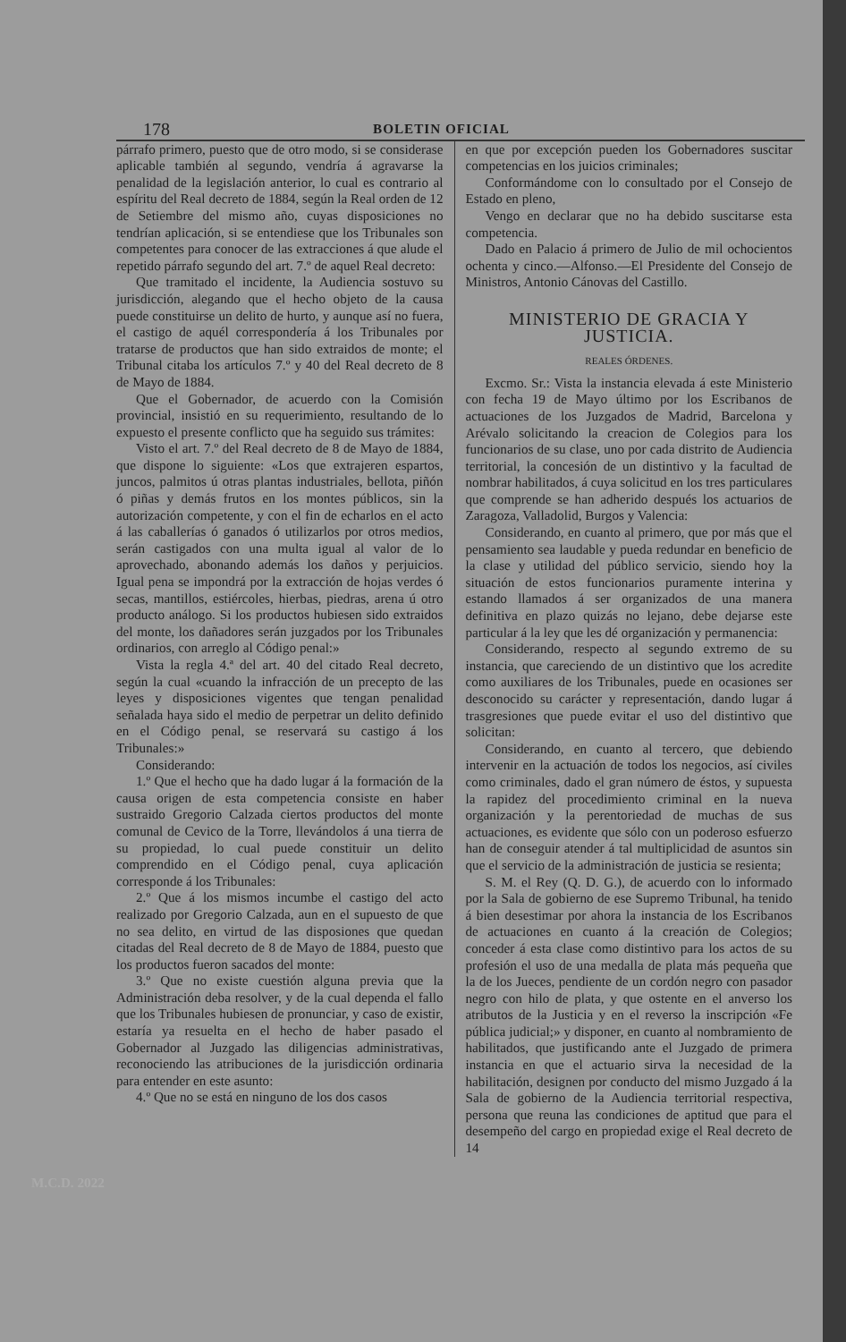178 BOLETIN OFICIAL
párrafo primero, puesto que de otro modo, si se considerase aplicable también al segundo, vendría á agravarse la penalidad de la legislación anterior, lo cual es contrario al espíritu del Real decreto de 1884, según la Real orden de 12 de Setiembre del mismo año, cuyas disposiciones no tendrían aplicación, si se entendiese que los Tribunales son competentes para conocer de las extracciones á que alude el repetido párrafo segundo del art. 7.º de aquel Real decreto:
Que tramitado el incidente, la Audiencia sostuvo su jurisdicción, alegando que el hecho objeto de la causa puede constituirse un delito de hurto, y aunque así no fuera, el castigo de aquél correspondería á los Tribunales por tratarse de productos que han sido extraidos de monte; el Tribunal citaba los artículos 7.º y 40 del Real decreto de 8 de Mayo de 1884.
Que el Gobernador, de acuerdo con la Comisión provincial, insistió en su requerimiento, resultando de lo expuesto el presente conflicto que ha seguido sus trámites:
Visto el art. 7.º del Real decreto de 8 de Mayo de 1884, que dispone lo siguiente: «Los que extrajeren espartos, juncos, palmitos ú otras plantas industriales, bellota, piñón ó piñas y demás frutos en los montes públicos, sin la autorización competente, y con el fin de echarlos en el acto á las caballerías ó ganados ó utilizarlos por otros medios, serán castigados con una multa igual al valor de lo aprovechado, abonando además los daños y perjuicios. Igual pena se impondrá por la extracción de hojas verdes ó secas, mantillos, estiércoles, hierbas, piedras, arena ú otro producto análogo. Si los productos hubiesen sido extraidos del monte, los dañadores serán juzgados por los Tribunales ordinarios, con arreglo al Código penal:»
Vista la regla 4.ª del art. 40 del citado Real decreto, según la cual «cuando la infracción de un precepto de las leyes y disposiciones vigentes que tengan penalidad señalada haya sido el medio de perpetrar un delito definido en el Código penal, se reservará su castigo á los Tribunales:»
Considerando:
1.º Que el hecho que ha dado lugar á la formación de la causa origen de esta competencia consiste en haber sustraido Gregorio Calzada ciertos productos del monte comunal de Cevico de la Torre, llevándolos á una tierra de su propiedad, lo cual puede constituir un delito comprendido en el Código penal, cuya aplicación corresponde á los Tribunales:
2.º Que á los mismos incumbe el castigo del acto realizado por Gregorio Calzada, aun en el supuesto de que no sea delito, en virtud de las disposiones que quedan citadas del Real decreto de 8 de Mayo de 1884, puesto que los productos fueron sacados del monte:
3.º Que no existe cuestión alguna previa que la Administración deba resolver, y de la cual dependa el fallo que los Tribunales hubiesen de pronunciar, y caso de existir, estaría ya resuelta en el hecho de haber pasado el Gobernador al Juzgado las diligencias administrativas, reconociendo las atribuciones de la jurisdicción ordinaria para entender en este asunto:
4.º Que no se está en ninguno de los dos casos
en que por excepción pueden los Gobernadores suscitar competencias en los juicios criminales;
Conformándome con lo consultado por el Consejo de Estado en pleno,
Vengo en declarar que no ha debido suscitarse esta competencia.
Dado en Palacio á primero de Julio de mil ochocientos ochenta y cinco.—Alfonso.—El Presidente del Consejo de Ministros, Antonio Cánovas del Castillo.
MINISTERIO DE GRACIA Y JUSTICIA.
REALES ÓRDENES.
Excmo. Sr.: Vista la instancia elevada á este Ministerio con fecha 19 de Mayo último por los Escribanos de actuaciones de los Juzgados de Madrid, Barcelona y Arévalo solicitando la creacion de Colegios para los funcionarios de su clase, uno por cada distrito de Audiencia territorial, la concesión de un distintivo y la facultad de nombrar habilitados, á cuya solicitud en los tres particulares que comprende se han adherido después los actuarios de Zaragoza, Valladolid, Burgos y Valencia:
Considerando, en cuanto al primero, que por más que el pensamiento sea laudable y pueda redundar en beneficio de la clase y utilidad del público servicio, siendo hoy la situación de estos funcionarios puramente interina y estando llamados á ser organizados de una manera definitiva en plazo quizás no lejano, debe dejarse este particular á la ley que les dé organización y permanencia:
Considerando, respecto al segundo extremo de su instancia, que careciendo de un distintivo que los acredite como auxiliares de los Tribunales, puede en ocasiones ser desconocido su carácter y representación, dando lugar á trasgresiones que puede evitar el uso del distintivo que solicitan:
Considerando, en cuanto al tercero, que debiendo intervenir en la actuación de todos los negocios, así civiles como criminales, dado el gran número de éstos, y supuesta la rapidez del procedimiento criminal en la nueva organización y la perentoriedad de muchas de sus actuaciones, es evidente que sólo con un poderoso esfuerzo han de conseguir atender á tal multiplicidad de asuntos sin que el servicio de la administración de justicia se resienta;
S. M. el Rey (Q. D. G.), de acuerdo con lo informado por la Sala de gobierno de ese Supremo Tribunal, ha tenido á bien desestimar por ahora la instancia de los Escribanos de actuaciones en cuanto á la creación de Colegios; conceder á esta clase como distintivo para los actos de su profesión el uso de una medalla de plata más pequeña que la de los Jueces, pendiente de un cordón negro con pasador negro con hilo de plata, y que ostente en el anverso los atributos de la Justicia y en el reverso la inscripción «Fe pública judicial;» y disponer, en cuanto al nombramiento de habilitados, que justificando ante el Juzgado de primera instancia en que el actuario sirva la necesidad de la habilitación, designen por conducto del mismo Juzgado á la Sala de gobierno de la Audiencia territorial respectiva, persona que reuna las condiciones de aptitud que para el desempeño del cargo en propiedad exige el Real decreto de 14
M.C.D. 2022